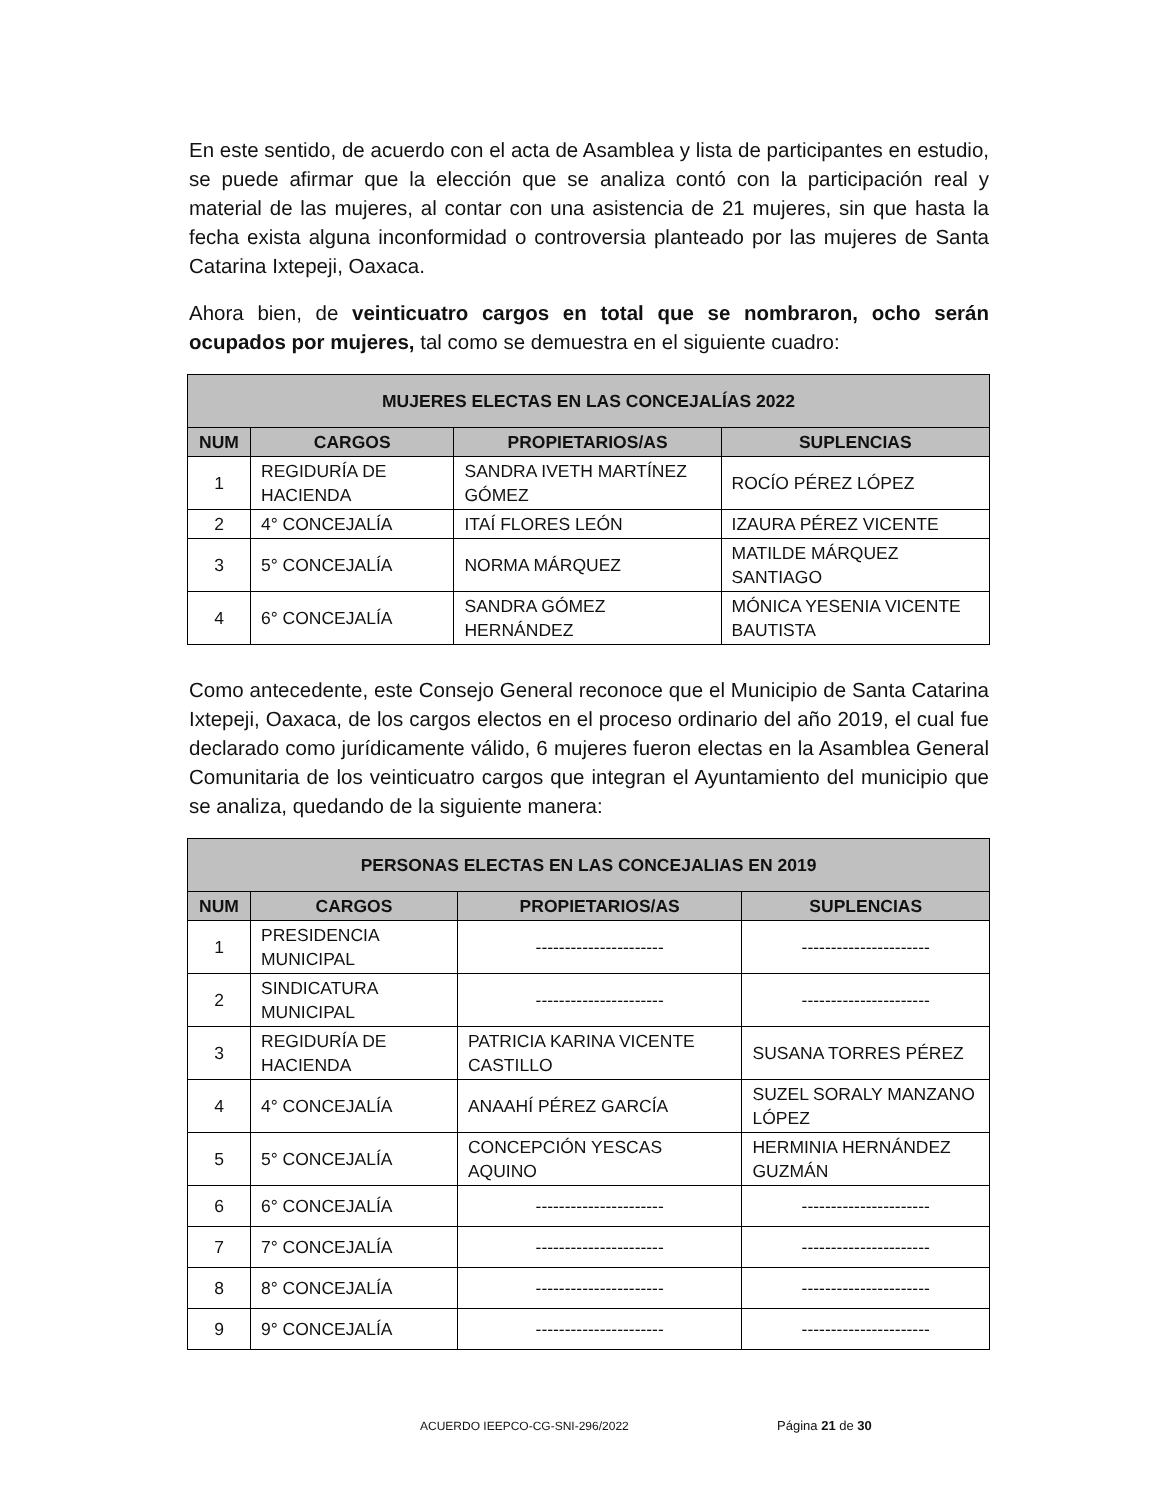En este sentido, de acuerdo con el acta de Asamblea y lista de participantes en estudio, se puede afirmar que la elección que se analiza contó con la participación real y material de las mujeres, al contar con una asistencia de 21 mujeres, sin que hasta la fecha exista alguna inconformidad o controversia planteado por las mujeres de Santa Catarina Ixtepeji, Oaxaca.
Ahora bien, de veinticuatro cargos en total que se nombraron, ocho serán ocupados por mujeres, tal como se demuestra en el siguiente cuadro:
| MUJERES ELECTAS EN LAS CONCEJALÍAS 2022 | | | |
| --- | --- | --- | --- |
| NUM | CARGOS | PROPIETARIOS/AS | SUPLENCIAS |
| 1 | REGIDURÍA DE HACIENDA | SANDRA IVETH MARTÍNEZ GÓMEZ | ROCÍO PÉREZ LÓPEZ |
| 2 | 4° CONCEJALÍA | ITAÍ FLORES LEÓN | IZAURA PÉREZ VICENTE |
| 3 | 5° CONCEJALÍA | NORMA MÁRQUEZ | MATILDE MÁRQUEZ SANTIAGO |
| 4 | 6° CONCEJALÍA | SANDRA GÓMEZ HERNÁNDEZ | MÓNICA YESENIA VICENTE BAUTISTA |
Como antecedente, este Consejo General reconoce que el Municipio de Santa Catarina Ixtepeji, Oaxaca, de los cargos electos en el proceso ordinario del año 2019, el cual fue declarado como jurídicamente válido, 6 mujeres fueron electas en la Asamblea General Comunitaria de los veinticuatro cargos que integran el Ayuntamiento del municipio que se analiza, quedando de la siguiente manera:
| PERSONAS ELECTAS EN LAS CONCEJALIAS EN 2019 | | | |
| --- | --- | --- | --- |
| NUM | CARGOS | PROPIETARIOS/AS | SUPLENCIAS |
| 1 | PRESIDENCIA MUNICIPAL | ---------------------- | ---------------------- |
| 2 | SINDICATURA MUNICIPAL | ---------------------- | ---------------------- |
| 3 | REGIDURÍA DE HACIENDA | PATRICIA KARINA VICENTE CASTILLO | SUSANA TORRES PÉREZ |
| 4 | 4° CONCEJALÍA | ANAAHÍ PÉREZ GARCÍA | SUZEL SORALY MANZANO LÓPEZ |
| 5 | 5° CONCEJALÍA | CONCEPCIÓN YESCAS AQUINO | HERMINIA HERNÁNDEZ GUZMÁN |
| 6 | 6° CONCEJALÍA | ---------------------- | ---------------------- |
| 7 | 7° CONCEJALÍA | ---------------------- | ---------------------- |
| 8 | 8° CONCEJALÍA | ---------------------- | ---------------------- |
| 9 | 9° CONCEJALÍA | ---------------------- | ---------------------- |
ACUERDO IEEPCO-CG-SNI-296/2022 Página 21 de 30